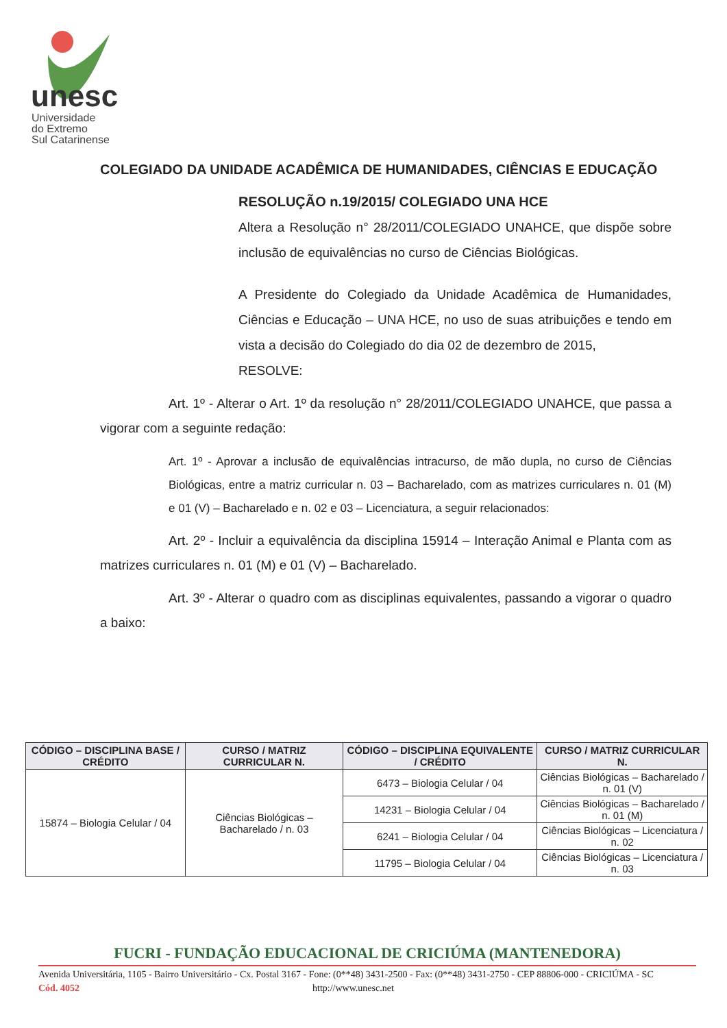unesc
Universidade
do Extremo
Sul Catarinense
COLEGIADO DA UNIDADE ACADÊMICA DE HUMANIDADES, CIÊNCIAS E EDUCAÇÃO
RESOLUÇÃO n.19/2015/ COLEGIADO UNA HCE
Altera a Resolução n° 28/2011/COLEGIADO UNAHCE, que dispõe sobre inclusão de equivalências no curso de Ciências Biológicas.
A Presidente do Colegiado da Unidade Acadêmica de Humanidades, Ciências e Educação – UNA HCE, no uso de suas atribuições e tendo em vista a decisão do Colegiado do dia 02 de dezembro de 2015,
RESOLVE:
Art. 1º - Alterar o Art. 1º da resolução n° 28/2011/COLEGIADO UNAHCE, que passa a vigorar com a seguinte redação:
Art. 1º - Aprovar a inclusão de equivalências intracurso, de mão dupla, no curso de Ciências Biológicas, entre a matriz curricular n. 03 – Bacharelado, com as matrizes curriculares n. 01 (M) e 01 (V) – Bacharelado e n. 02 e 03 – Licenciatura, a seguir relacionados:
Art. 2º - Incluir a equivalência da disciplina 15914 – Interação Animal e Planta com as matrizes curriculares n. 01 (M) e 01 (V) – Bacharelado.
Art. 3º - Alterar o quadro com as disciplinas equivalentes, passando a vigorar o quadro a baixo:
| CÓDIGO – DISCIPLINA BASE / CRÉDITO | CURSO / MATRIZ CURRICULAR N. | CÓDIGO – DISCIPLINA EQUIVALENTE / CRÉDITO | CURSO / MATRIZ CURRICULAR N. |
| --- | --- | --- | --- |
| 15874 – Biologia Celular / 04 | Ciências Biológicas – Bacharelado / n. 03 | 6473 – Biologia Celular / 04 | Ciências Biológicas – Bacharelado / n. 01 (V) |
| | | 14231 – Biologia Celular / 04 | Ciências Biológicas – Bacharelado / n. 01 (M) |
| | | 6241 – Biologia Celular / 04 | Ciências Biológicas – Licenciatura / n. 02 |
| | | 11795 – Biologia Celular / 04 | Ciências Biológicas – Licenciatura / n. 03 |
FUCRI - FUNDAÇÃO EDUCACIONAL DE CRICIÚMA (MANTENEDORA)
Avenida Universitária, 1105 - Bairro Universitário - Cx. Postal 3167 - Fone: (0**48) 3431-2500 - Fax: (0**48) 3431-2750 - CEP 88806-000 - CRICIÚMA - SC
Cód. 4052 http://www.unesc.net